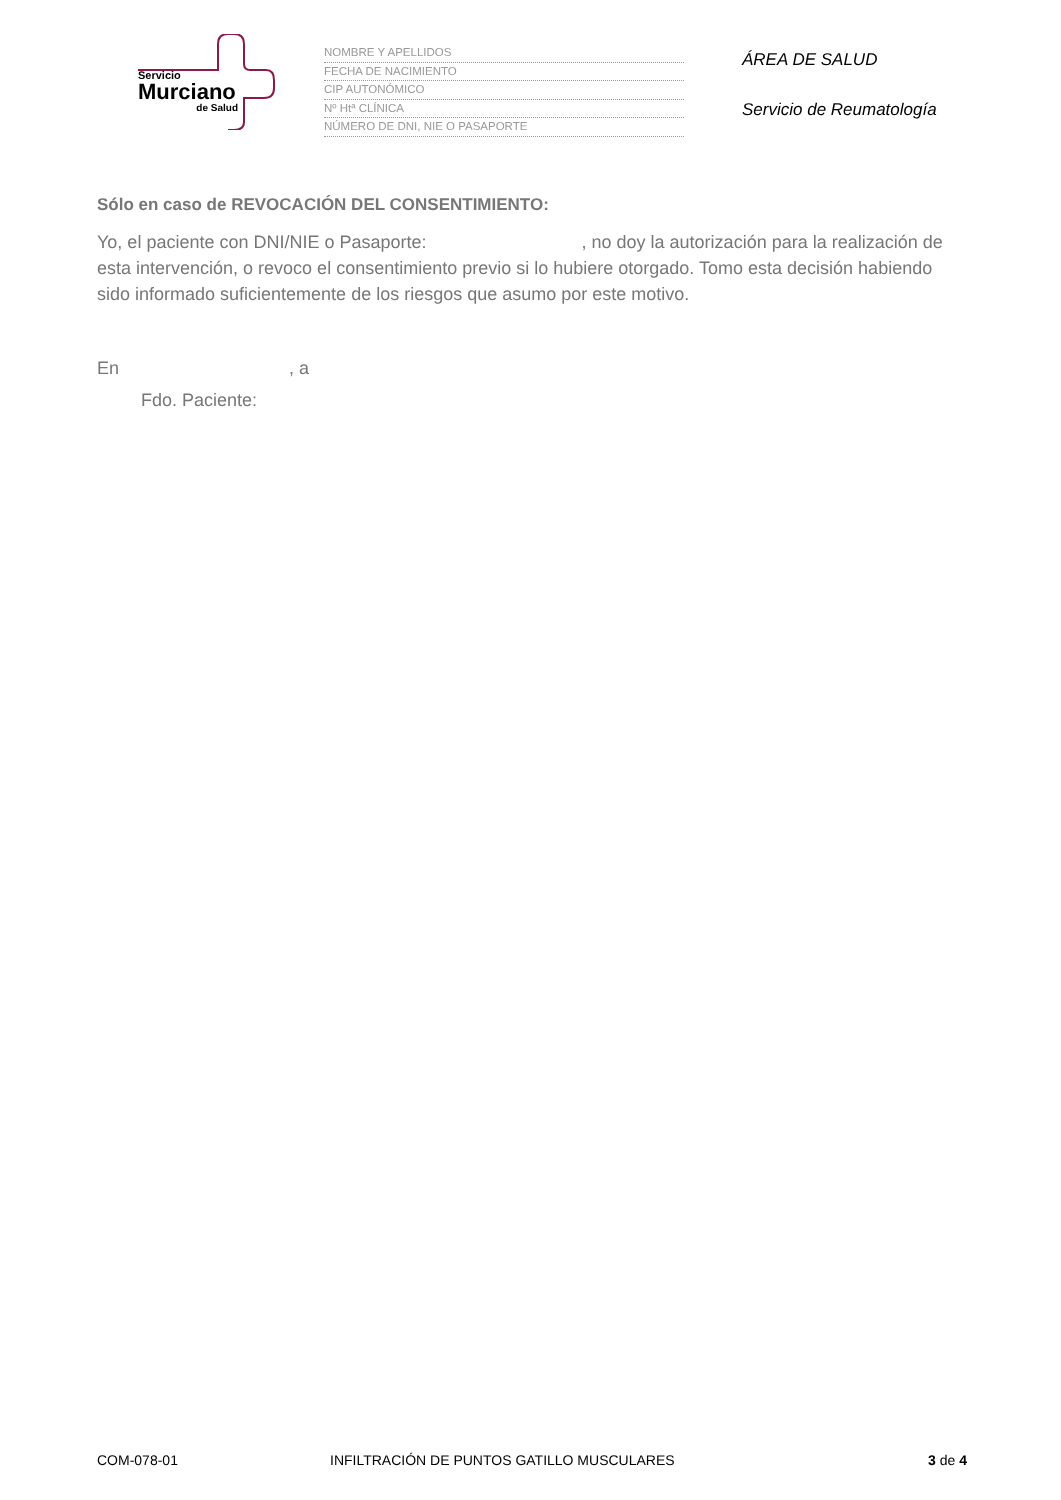Servicio
Murciano
de Salud
NOMBRE Y APELLIDOS
FECHA DE NACIMIENTO
CIP AUTONÓMICO
Nº Htª CLÍNICA
NÚMERO DE DNI, NIE O PASAPORTE
ÁREA DE SALUD
Servicio de Reumatología
Sólo en caso de REVOCACIÓN DEL CONSENTIMIENTO:
Yo, el paciente con DNI/NIE o Pasaporte: , no doy la autorización para la realización de esta intervención, o revoco el consentimiento previo si lo hubiere otorgado. Tomo esta decisión habiendo sido informado suficientemente de los riesgos que asumo por este motivo.
En , a
Fdo. Paciente:
COM-078-01 INFILTRACIÓN DE PUNTOS GATILLO MUSCULARES 3 de 4